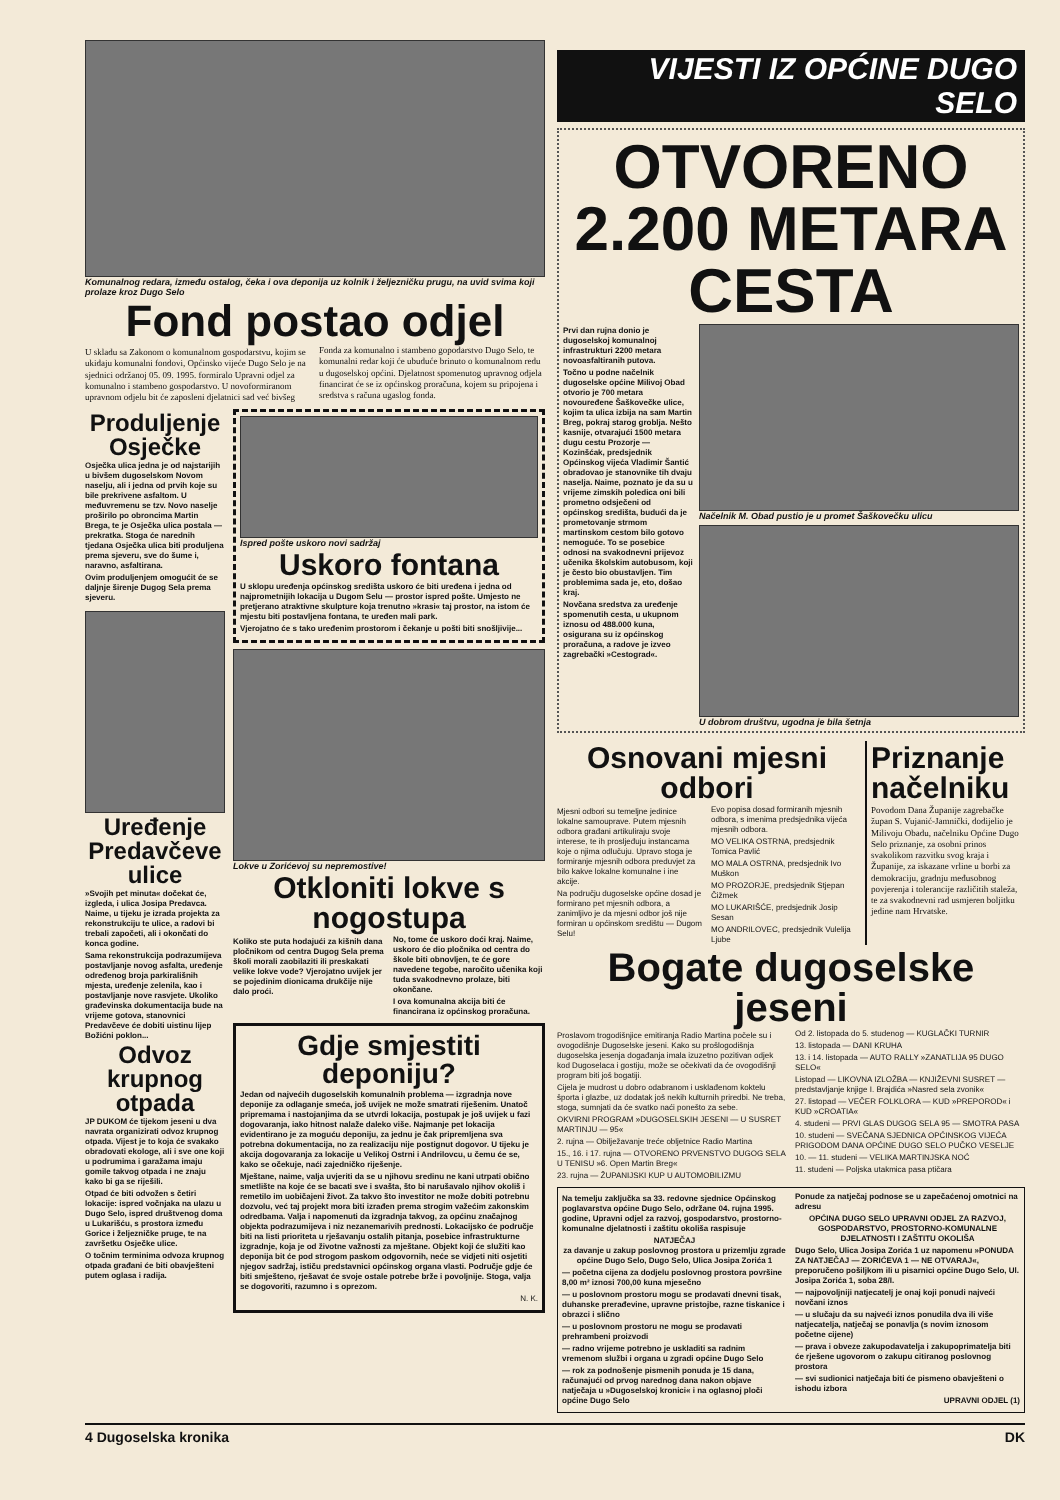Komunalnog redara, između ostalog, čeka i ova deponija uz kolnik i željezničku prugu, na uvid svima koji prolaze kroz Dugo Selo
Fond postao odjel
U skladu sa Zakonom o komunalnom gospodarstvu, kojim se ukidaju komunalni fondovi, Općinsko vijeće Dugo Selo je na sjednici održanoj 05. 09. 1995. formiralo Upravni odjel za komunalno i stambeno gospodarstvo. U novoformiranom upravnom odjelu bit će zaposleni djelatnici sad već bivšeg Fonda za komunalno i stambeno gopodarstvo Dugo Selo, te komunalni redar koji će ubuduće brinuto o komunalnom redu u dugoselskoj općini. Djelatnost spomenutog upravnog odjela financirat će se iz općinskog proračuna, kojem su pripojena i sredstva s računa ugaslog fonda.
Produljenje Osječke
Osječka ulica jedna je od najstarijih u bivšem dugoselskom Novom naselju, ali i jedna od prvih koje su bile prekrivene asfaltom. U međuvremenu se tzv. Novo naselje proširilo po obroncima Martin Brega, te je Osječka ulica postala — prekratka. Stoga će narednih tjedana Osječka ulica biti produljena prema sjeveru, sve do šume i, naravno, asfaltirana.
Ovim produljenjem omogućit će se daljnje širenje Dugog Sela prema sjeveru.
Uređenje Predavčeve ulice
»Svojih pet minuta« dočekat će, izgleda, i ulica Josipa Predavca. Naime, u tijeku je izrada projekta za rekonstrukciju te ulice, a radovi bi trebali započeti, ali i okončati do konca godine.
Sama rekonstrukcija podrazumijeva postavljanje novog asfalta, uređenje određenog broja parkirališnih mjesta, uređenje zelenila, kao i postavljanje nove rasvjete. Ukoliko građevinska dokumentacija bude na vrijeme gotova, stanovnici Predavčeve će dobiti uistinu lijep Božićni poklon...
Odvoz krupnog otpada
JP DUKOM će tijekom jeseni u dva navrata organizirati odvoz krupnog otpada. Vijest je to koja će svakako obradovati ekologe, ali i sve one koji u podrumima i garažama imaju gomile takvog otpada i ne znaju kako bi ga se riješili.
Otpad će biti odvožen s četiri lokacije: ispred vočnjaka na ulazu u Dugo Selo, ispred društvenog doma u Lukarišću, s prostora između Gorice i željezničke pruge, te na završetku Osječke ulice.
O točnim terminima odvoza krupnog otpada građani će biti obavješteni putem oglasa i radija.
Ispred pošte uskoro novi sadržaj
Uskoro fontana
U sklopu uređenja općinskog središta uskoro će biti uređena i jedna od najprometnijih lokacija u Dugom Selu — prostor ispred pošte. Umjesto ne pretjerano atraktivne skulpture koja trenutno »krasi« taj prostor, na istom će mjestu biti postavljena fontana, te uređen mali park.
Vjerojatno će s tako uređenim prostorom i čekanje u pošti biti snošljivije...
Lokve u Zorićevoj su nepremostive!
Otkloniti lokve s nogostupa
Koliko ste puta hodajući za kišnih dana pločnikom od centra Dugog Sela prema školi morali zaobilaziti ili preskakati velike lokve vode? Vjerojatno uvijek jer se pojedinim dionicama drukčije nije dalo proći.
No, tome će uskoro doći kraj. Naime, uskoro će dio pločnika od centra do škole biti obnovljen, te će gore navedene tegobe, naročito učenika koji tuda svakodnevno prolaze, biti okončane.
I ova komunalna akcija biti će financirana iz općinskog proračuna.
Gdje smjestiti deponiju?
Jedan od najvećih dugoselskih komunalnih problema — izgradnja nove deponije za odlaganje smeća, još uvijek ne može smatrati riješenim. Unatoč pripremama i nastojanjima da se utvrdi lokacija, postupak je još uvijek u fazi dogovaranja, iako hitnost nalaže daleko više. Najmanje pet lokacija evidentirano je za moguću deponiju, za jednu je čak pripremljena sva potrebna dokumentacija, no za realizaciju nije postignut dogovor. U tijeku je akcija dogovaranja za lokacije u Velikoj Ostrni i Andrilovcu, u čemu će se, kako se očekuje, naći zajedničko riješenje.
Mještane, naime, valja uvjeriti da se u njihovu sredinu ne kani utrpati obično smetlište na koje će se bacati sve i svašta, što bi narušavalo njihov okoliš i remetilo im uobičajeni život. Za takvo što investitor ne može dobiti potrebnu dozvolu, već taj projekt mora biti izrađen prema strogim važećim zakonskim odredbama. Valja i napomenuti da izgradnja takvog, za općinu značajnog objekta podrazumijeva i niz nezanemarivih prednosti. Lokacijsko će područje biti na listi prioriteta u rješavanju ostalih pitanja, posebice infrastrukturne izgradnje, koja je od životne važnosti za mještane. Objekt koji će služiti kao deponija bit će pod strogom paskom odgovornih, neće se vidjeti niti osjetiti njegov sadržaj, ističu predstavnici općinskog organa vlasti. Područje gdje će biti smješteno, rješavat će svoje ostale potrebe brže i povoljnije. Stoga, valja se dogovoriti, razumno i s oprezom.
N. K.
VIJESTI IZ OPĆINE DUGO SELO
OTVORENO 2.200 METARA CESTA
Prvi dan rujna donio je dugoselskoj komunalnoj infrastrukturi 2200 metara novoasfaltiranih putova.
Točno u podne načelnik dugoselske općine Milivoj Obad otvorio je 700 metara novouređene Šaškovečke ulice, kojim ta ulica izbija na sam Martin Breg, pokraj starog groblja. Nešto kasnije, otvarajući 1500 metara dugu cestu Prozorje — Kozinšćak, predsjednik Općinskog vijeća Vladimir Šantić obradovao je stanovnike tih dvaju naselja. Naime, poznato je da su u vrijeme zimskih poledica oni bili prometno odsječeni od općinskog središta, budući da je prometovanje strmom martinskom cestom bilo gotovo nemoguće. To se posebice odnosi na svakodnevni prijevoz učenika školskim autobusom, koji je često bio obustavljen. Tim problemima sada je, eto, došao kraj.
Novčana sredstva za uređenje spomenutih cesta, u ukupnom iznosu od 488.000 kuna, osigurana su iz općinskog proračuna, a radove je izveo zagrebački »Cestograd«.
Načelnik M. Obad pustio je u promet Šaškovečku ulicu
U dobrom društvu, ugodna je bila šetnja
Osnovani mjesni odbori
Mjesni odbori su temeljne jedinice lokalne samouprave. Putem mjesnih odbora građani artikuliraju svoje interese, te ih prosljeđuju instancama koje o njima odlučuju. Upravo stoga je formiranje mjesnih odbora preduvjet za bilo kakve lokalne komunalne i ine akcije.
Na području dugoselske općine dosad je formirano pet mjesnih odbora, a zanimljivo je da mjesni odbor još nije formiran u općinskom središtu — Dugom Selu!
Evo popisa dosad formiranih mjesnih odbora, s imenima predsjednika vijeća mjesnih odbora.
MO VELIKA OSTRNA, predsjednik Tomica Pavlić
MO MALA OSTRNA, predsjednik Ivo Muškon
MO PROZORJE, predsjednik Stjepan Čižmek
MO LUKARIŠĆE, predsjednik Josip Sesan
MO ANDRILOVEC, predsjednik Vulelija Ljube
Priznanje načelniku
Povodom Dana Županije zagrebačke župan S. Vujanić-Jamnički, dodijelio je Milivoju Obadu, načelniku Općine Dugo Selo priznanje, za osobni prinos svakolikom razvitku svog kraja i Županije, za iskazane vrline u borbi za demokraciju, gradnju međusobnog povjerenja i tolerancije različitih staleža, te za svakodnevni rad usmjeren boljitku jedine nam Hrvatske.
Bogate dugoselske jeseni
Proslavom trogodišnjice emitiranja Radio Martina počele su i ovogodišnje Dugoselske jeseni. Kako su prošlogodišnja dugoselska jesenja događanja imala izuzetno pozitivan odjek kod Dugoselaca i gostiju, može se očekivati da će ovogodišnji program biti još bogatiji.
Cijela je mudrost u dobro odabranom i usklađenom koktelu športa i glazbe, uz dodatak još nekih kulturnih priredbi. Ne treba, stoga, sumnjati da će svatko naći ponešto za sebe.
OKVIRNI PROGRAM »DUGOSELSKIH JESENI — U SUSRET MARTINJU — 95«
2. rujna — Obilježavanje treće obljetnice Radio Martina
15., 16. i 17. rujna — OTVORENO PRVENSTVO DUGOG SELA U TENISU »6. Open Martin Breg«
23. rujna — ŽUPANIJSKI KUP U AUTOMOBILIZMU
Od 2. listopada do 5. studenog — KUGLAČKI TURNIR
13. listopada — DANI KRUHA
13. i 14. listopada — AUTO RALLY »ZANATLIJA 95 DUGO SELO«
Listopad — LIKOVNA IZLOŽBA — KNJIŽEVNI SUSRET — predstavljanje knjige I. Brajdića »Nasred sela zvonik«
27. listopad — VEČER FOLKLORA — KUD »PREPOROD« i KUD »CROATIA«
4. studeni — PRVI GLAS DUGOG SELA 95 — SMOTRA PASA
10. studeni — SVEČANA SJEDNICA OPĆINSKOG VIJEĆA PRIGODOM DANA OPĆINE DUGO SELO PUČKO VESELJE
10. — 11. studeni — VELIKA MARTINJSKA NOĆ
11. studeni — Poljska utakmica pasa ptičara
Na temelju zaključka sa 33. redovne sjednice Općinskog poglavarstva općine Dugo Selo, održane 04. rujna 1995. godine, Upravni odjel za razvoj, gospodarstvo, prostorno-komunalne djelatnosti i zaštitu okoliša raspisuje
NATJEČAJ
za davanje u zakup poslovnog prostora u prizemlju zgrade općine Dugo Selo, Dugo Selo, Ulica Josipa Zorića 1
— početna cijena za dodjelu poslovnog prostora površine 8,00 m² iznosi 700,00 kuna mjesečno
— u poslovnom prostoru mogu se prodavati dnevni tisak, duhanske prerađevine, upravne pristojbe, razne tiskanice i obrazci i slično
— u poslovnom prostoru ne mogu se prodavati prehrambeni proizvodi
— radno vrijeme potrebno je uskladiti sa radnim vremenom službi i organa u zgradi općine Dugo Selo
— rok za podnošenje pismenih ponuda je 15 dana, računajući od prvog narednog dana nakon objave natječaja u »Dugoselskoj kronici« i na oglasnoj ploči općine Dugo Selo
Ponude za natječaj podnose se u zapečaćenoj omotnici na adresu
OPĆINA DUGO SELO UPRAVNI ODJEL ZA RAZVOJ, GOSPODARSTVO, PROSTORNO-KOMUNALNE DJELATNOSTI I ZAŠTITU OKOLIŠA
Dugo Selo, Ulica Josipa Zorića 1 uz napomenu »PONUDA ZA NATJEČAJ — ZORIĆEVA 1 — NE OTVARAJ«, preporučeno pošiljkom ili u pisarnici općine Dugo Selo, Ul. Josipa Zorića 1, soba 28/I.
— najpovoljniji natjecatelj je onaj koji ponudi najveći novčani iznos
— u slučaju da su najveći iznos ponudila dva ili više natjecatelja, natječaj se ponavlja (s novim iznosom početne cijene)
— prava i obveze zakupodavatelja i zakupoprimatelja biti će rješene ugovorom o zakupu citiranog poslovnog prostora
— svi sudionici natječaja biti će pismeno obavješteni o ishodu izbora
UPRAVNI ODJEL (1)
4 Dugoselska kronika DK